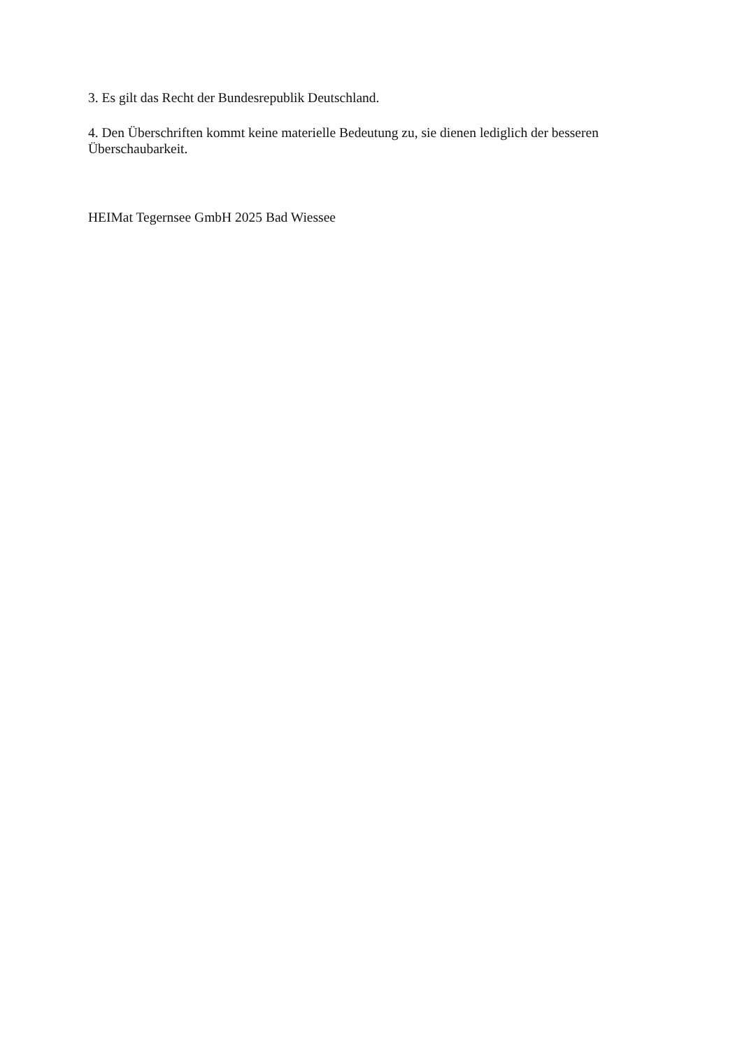3. Es gilt das Recht der Bundesrepublik Deutschland.
4. Den Überschriften kommt keine materielle Bedeutung zu, sie dienen lediglich der besseren Überschaubarkeit.
HEIMat Tegernsee GmbH 2025 Bad Wiessee